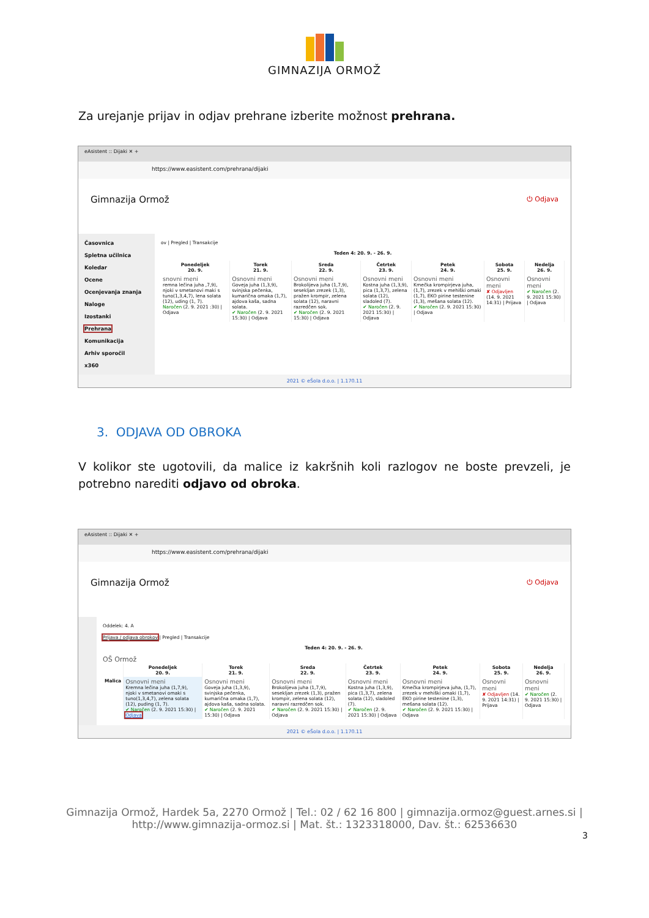GIMNAZIJA ORMOŽ
Za urejanje prijav in odjav prehrane izberite možnost prehrana.
eAsistent :: Dijaki ✕ +
https://www.easistent.com/prehrana/dijaki
Gimnazija Ormož ⏻ Odjava
Časovnica
Spletna učilnica
Koledar
Ocene
Ocenjevanja znanja
Naloge
Izostanki
Prehrana
Komunikacija
Arhiv sporočil
x360
ov | Pregled | Transakcije
Teden 4: 20. 9. - 26. 9.
| Ponedeljek 20. 9. | Torek 21. 9. | Sreda 22. 9. | Četrtek 23. 9. | Petek 24. 9. | Sobota 25. 9. | Nedelja 26. 9. |
| --- | --- | --- | --- | --- | --- | --- |
| snovni meni remna lečina juha ,7,9), njoki v smetanovi maki s tuno(1,3,4,7), lena solata (12), uding (1, 7). Naročen (2. 9. 2021 :30) / Odjava | Osnovni meni Goveja juha (1,3,9), svinjska pečenka, kumarična omaka (1,7), ajdova kaša, sadna solata. ✔ Naročen (2. 9. 2021 15:30) / Odjava | Osnovni meni Brokolijeva juha (1,7,9), sesekljan zrezek (1,3), pražen krompir, zelena solata (12), naravni razredčen sok. ✔ Naročen (2. 9. 2021 15:30) / Odjava | Osnovni meni Kostna juha (1,3,9), pica (1,3,7), zelena solata (12), sladoled (7). ✔ Naročen (2. 9. 2021 15:30) / Odjava | Osnovni meni Kmečka krompirjeva juha, (1,7), zrezek v mehiški omaki (1,7), EKO pirine testenine (1,3), mešana solata (12). ✔ Naročen (2. 9. 2021 15:30) / Odjava | Osnovni meni ✘ Odjavljen (14. 9. 2021 14:31) / Prijava | Osnovni meni ✔ Naročen (2. 9. 2021 15:30) / Odjava |
2021 © eŠola d.o.o. | 1.170.11
3. ODJAVA OD OBROKA
V kolikor ste ugotovili, da malice iz kakršnih koli razlogov ne boste prevzeli, je potrebno narediti odjavo od obroka.
eAsistent :: Dijaki ✕ +
https://www.easistent.com/prehrana/dijaki
Gimnazija Ormož ⏻ Odjava
Oddelek: 4. A
Prijava / odjava obrokov | Pregled | Transakcije
Teden 4: 20. 9. - 26. 9.
OŠ Ormož
| | Ponedeljek 20. 9. | Torek 21. 9. | Sreda 22. 9. | Četrtek 23. 9. | Petek 24. 9. | Sobota 25. 9. | Nedelja 26. 9. |
| --- | --- | --- | --- | --- | --- | --- | --- |
| Malica | Osnovni meni Kremna lečina juha (1,7,9), njoki v smetanovi omaki s tuno(1,3,4,7), zelena solata (12), puding (1, 7). ✔ Naročen (2. 9. 2021 15:30) / Odjava | Osnovni meni Goveja juha (1,3,9), svinjska pečenka, kumarična omaka (1,7), ajdova kaša, sadna solata. ✔ Naročen (2. 9. 2021 15:30) / Odjava | Osnovni meni Brokolijeva juha (1,7,9), sesekljan zrezek (1,3), pražen krompir, zelena solata (12), naravni razredčen sok. ✔ Naročen (2. 9. 2021 15:30) / Odjava | Osnovni meni Kostna juha (1,3,9), pica (1,3,7), zelena solata (12), sladoled (7). ✔ Naročen (2. 9. 2021 15:30) / Odjava | Osnovni meni Kmečka krompirjeva juha, (1,7), zrezek v mehiški omaki (1,7), EKO pirine testenine (1,3), mešana solata (12). ✔ Naročen (2. 9. 2021 15:30) / Odjava | Osnovni meni ✘ Odjavljen (14. 9. 2021 14:31) / Prijava | Osnovni meni ✔ Naročen (2. 9. 2021 15:30) / Odjava |
2021 © eŠola d.o.o. | 1.170.11
Gimnazija Ormož, Hardek 5a, 2270 Ormož | Tel.: 02 / 62 16 800 | gimnazija.ormoz@guest.arnes.si |
http://www.gimnazija-ormoz.si | Mat. št.: 1323318000, Dav. št.: 62536630
3